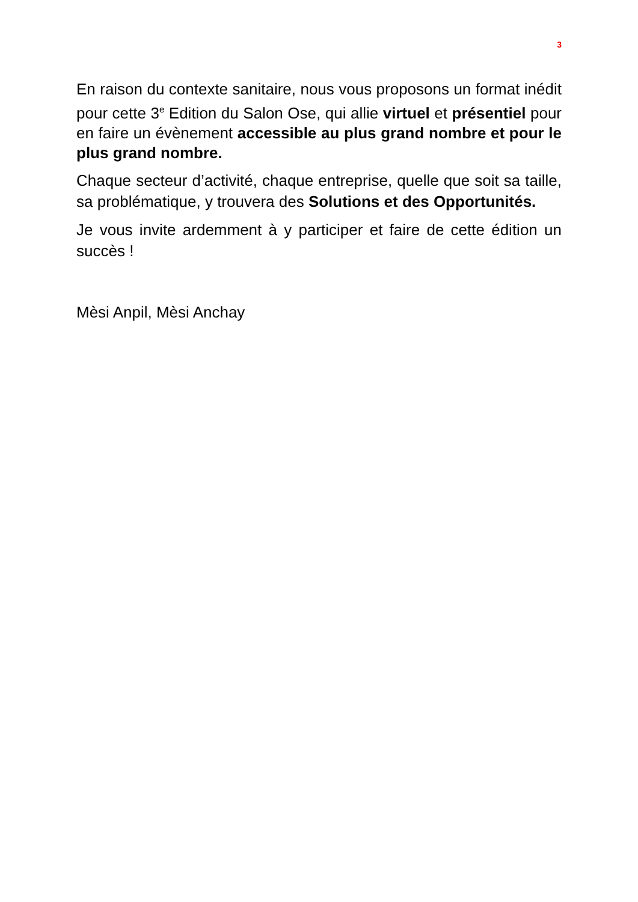3
En raison du contexte sanitaire, nous vous proposons un format inédit pour cette 3<sup>e</sup> Edition du Salon Ose, qui allie virtuel et présentiel pour en faire un évènement accessible au plus grand nombre et pour le plus grand nombre.
Chaque secteur d’activité, chaque entreprise, quelle que soit sa taille, sa problématique, y trouvera des Solutions et des Opportunités.
Je vous invite ardemment à y participer et faire de cette édition un succès !
Mèsi Anpil, Mèsi Anchay